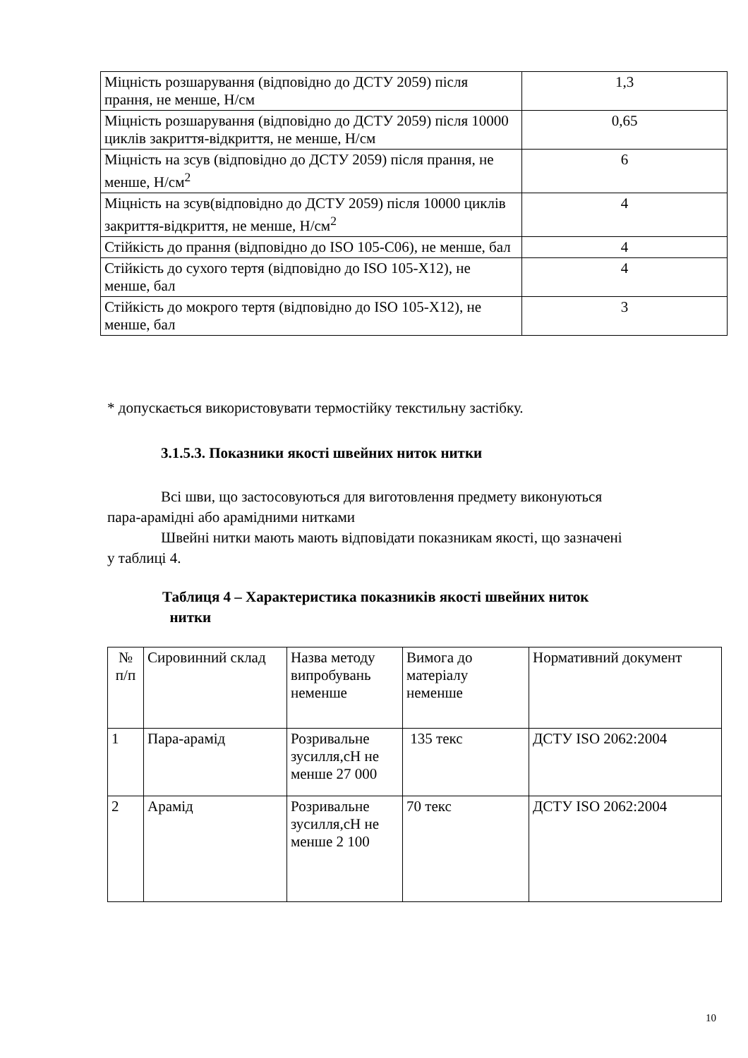| Міцність розшарування (відповідно до ДСТУ 2059) після прання, не менше, Н/см | 1,3 |
| Міцність розшарування (відповідно до ДСТУ 2059) після 10000 циклів закриття-відкриття, не менше, Н/см | 0,65 |
| Міцність на зсув (відповідно до ДСТУ 2059) після прання, не менше, Н/см<sup>2</sup> | 6 |
| Міцність на зсув(відповідно до ДСТУ 2059) після 10000 циклів закриття-відкриття, не менше, Н/см<sup>2</sup> | 4 |
| Стійкість до прання (відповідно до ISO 105-C06), не менше, бал | 4 |
| Стійкість до сухого тертя (відповідно до ISO 105-X12), не менше, бал | 4 |
| Стійкість до мокрого тертя (відповідно до ISO 105-X12), не менше, бал | 3 |
* допускається використовувати термостійку текстильну застібку.
3.1.5.3. Показники якості швейних ниток нитки
Всі шви, що застосовуються для виготовлення предмету виконуються
пара-арамідні або арамідними нитками
Швейні нитки мають мають відповідати показникам якості, що зазначені
у таблиці 4.
Таблиця 4 – Характеристика показників якості швейних ниток
нитки
| № п/п | Сировинний склад | Назва методу випробувань неменше | Вимога до матеріалу неменше | Нормативний документ |
| 1 | Пара-арамід | Розривальне зусилля,сН не менше 27 000 | 135 текс | ДСТУ ISO 2062:2004 |
| 2 | Арамід | Розривальне зусилля,сН не менше 2 100 | 70 текс | ДСТУ ISO 2062:2004 |
10